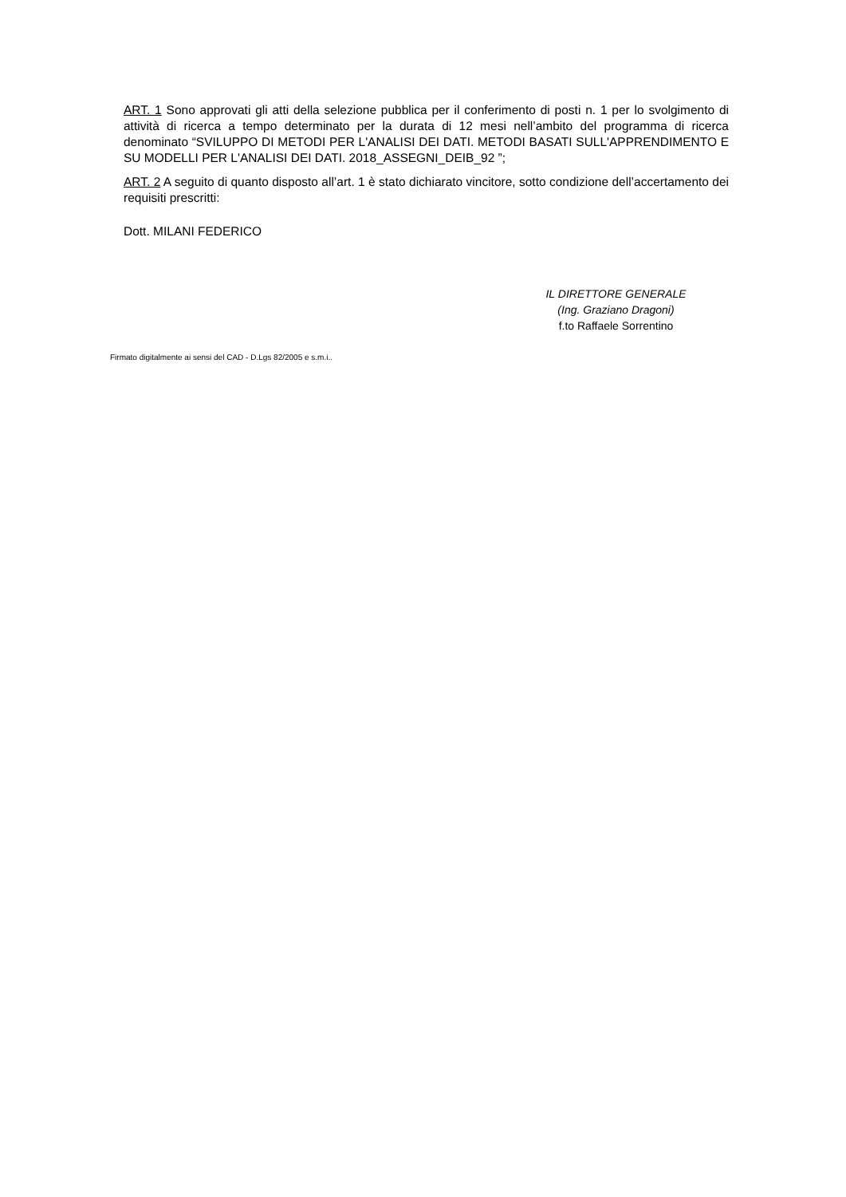ART. 1 Sono approvati gli atti della selezione pubblica per il conferimento di posti n. 1 per lo svolgimento di attività di ricerca a tempo determinato per la durata di 12 mesi nell’ambito del programma di ricerca denominato “SVILUPPO DI METODI PER L'ANALISI DEI DATI. METODI BASATI SULL'APPRENDIMENTO E SU MODELLI PER L'ANALISI DEI DATI. 2018_ASSEGNI_DEIB_92 ”;
ART. 2 A seguito di quanto disposto all’art. 1 è stato dichiarato vincitore, sotto condizione dell’accertamento dei requisiti prescritti:
Dott. MILANI FEDERICO
IL DIRETTORE GENERALE
(Ing. Graziano Dragoni)
f.to Raffaele Sorrentino
Firmato digitalmente ai sensi del CAD - D.Lgs 82/2005 e s.m.i..